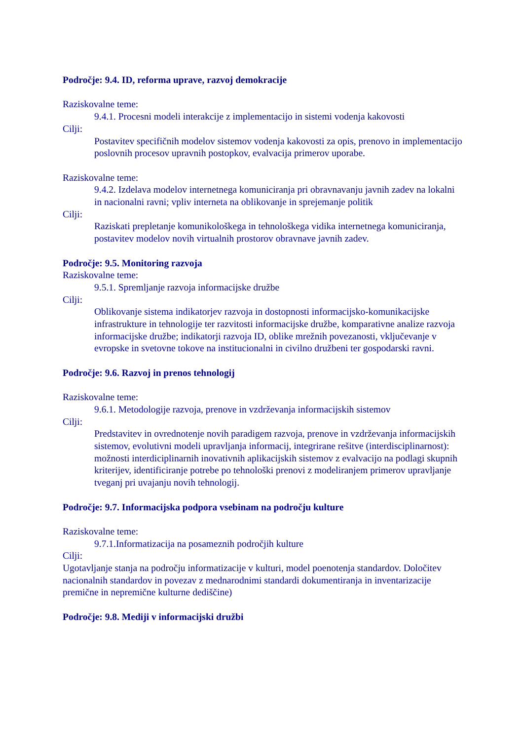Področje: 9.4. ID, reforma uprave, razvoj demokracije
Raziskovalne teme:
9.4.1. Procesni modeli interakcije z implementacijo in sistemi vodenja kakovosti
Cilji:
Postavitev specifičnih modelov sistemov vodenja kakovosti za opis, prenovo in implementacijo poslovnih procesov upravnih postopkov, evalvacija primerov uporabe.
Raziskovalne teme:
9.4.2. Izdelava modelov internetnega komuniciranja pri obravnavanju javnih zadev na lokalni in nacionalni ravni; vpliv interneta na oblikovanje in sprejemanje politik
Cilji:
Raziskati prepletanje komunikološkega in tehnološkega vidika internetnega komuniciranja, postavitev modelov novih virtualnih prostorov obravnave javnih zadev.
Področje: 9.5. Monitoring razvoja
Raziskovalne teme:
9.5.1. Spremljanje razvoja informacijske družbe
Cilji:
Oblikovanje sistema indikatorjev razvoja in dostopnosti informacijsko-komunikacijske infrastrukture in tehnologije ter razvitosti informacijske družbe, komparativne analize razvoja informacijske družbe; indikatorji razvoja ID, oblike mrežnih povezanosti, vključevanje v evropske in svetovne tokove na institucionalni in civilno družbeni ter gospodarski ravni.
Področje: 9.6. Razvoj in prenos tehnologij
Raziskovalne teme:
9.6.1. Metodologije razvoja, prenove in vzdrževanja informacijskih sistemov
Cilji:
Predstavitev in ovrednotenje novih paradigem razvoja, prenove in vzdrževanja informacijskih sistemov, evolutivni modeli upravljanja informacij, integrirane rešitve (interdisciplinarnost): možnosti interdiciplinarnih inovativnih aplikacijskih sistemov z evalvacijo na podlagi skupnih kriterijev, identificiranje potrebe po tehnološki prenovi z modeliranjem primerov upravljanje tveganj pri uvajanju novih tehnologij.
Področje: 9.7. Informacijska podpora vsebinam na področju kulture
Raziskovalne teme:
9.7.1.Informatizacija na posameznih področjih kulture
Cilji:
Ugotavljanje stanja na področju informatizacije v kulturi, model poenotenja standardov. Določitev nacionalnih standardov in povezav z mednarodnimi standardi dokumentiranja in inventarizacije premične in nepremične kulturne dediščine)
Področje: 9.8. Mediji v informacijski družbi